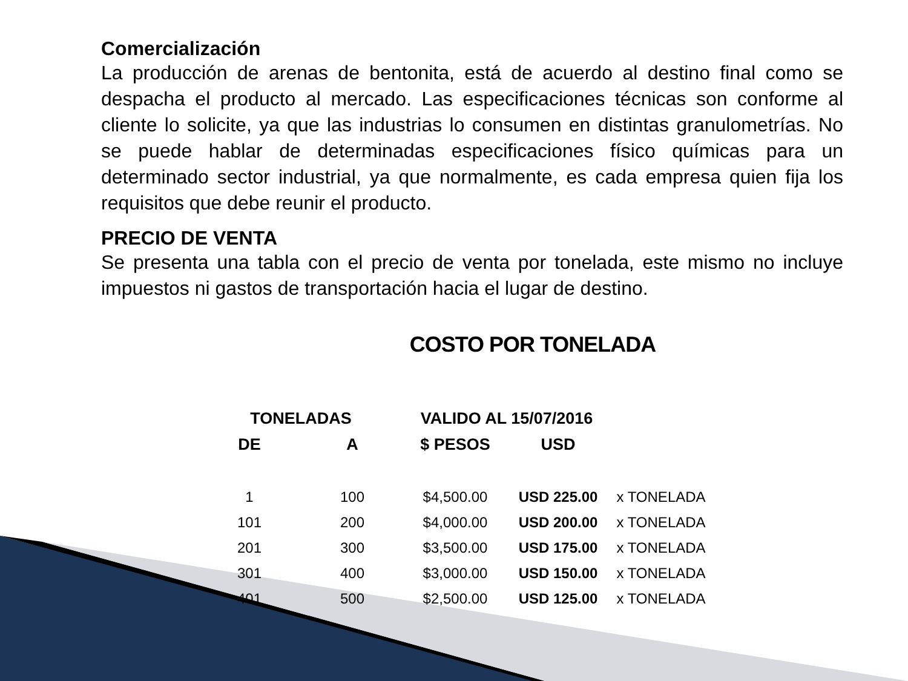Comercialización
La producción de arenas de bentonita, está de acuerdo al destino final como se despacha el producto al mercado. Las especificaciones técnicas son conforme al cliente lo solicite, ya que las industrias lo consumen en distintas granulometrías. No se puede hablar de determinadas especificaciones físico químicas para un determinado sector industrial, ya que normalmente, es cada empresa quien fija los requisitos que debe reunir el producto.
PRECIO DE VENTA
Se presenta una tabla con el precio de venta por tonelada, este mismo no incluye impuestos ni gastos de transportación hacia el lugar de destino.
COSTO POR TONELADA
| TONELADAS | | VALIDO AL 15/07/2016 | | |
| --- | --- | --- | --- | --- |
| DE | A | $ PESOS | USD | |
| 1 | 100 | $4,500.00 | USD 225.00 | x TONELADA |
| 101 | 200 | $4,000.00 | USD 200.00 | x TONELADA |
| 201 | 300 | $3,500.00 | USD 175.00 | x TONELADA |
| 301 | 400 | $3,000.00 | USD 150.00 | x TONELADA |
| 401 | 500 | $2,500.00 | USD 125.00 | x TONELADA |